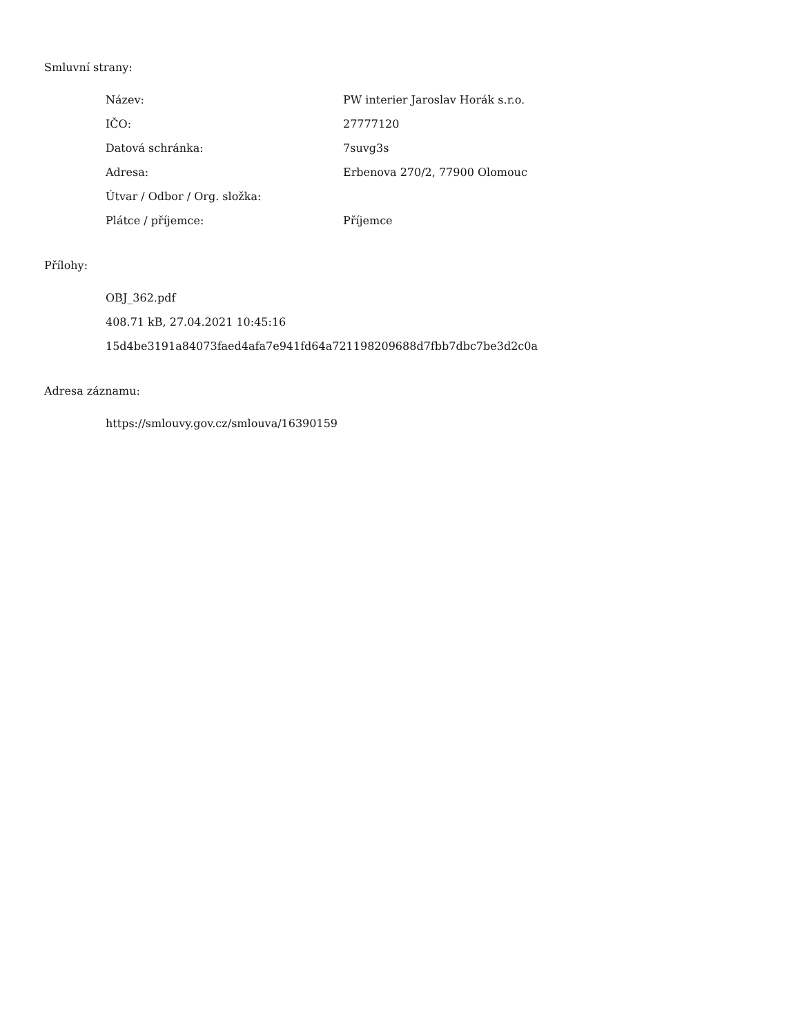Smluvní strany:
| Název: | PW interier Jaroslav Horák s.r.o. |
| IČO: | 27777120 |
| Datová schránka: | 7suvg3s |
| Adresa: | Erbenova 270/2, 77900 Olomouc |
| Útvar / Odbor / Org. složka: | |
| Plátce / příjemce: | Příjemce |
Přílohy:
OBJ_362.pdf
408.71 kB, 27.04.2021 10:45:16
15d4be3191a84073faed4afa7e941fd64a721198209688d7fbb7dbc7be3d2c0a
Adresa záznamu:
https://smlouvy.gov.cz/smlouva/16390159